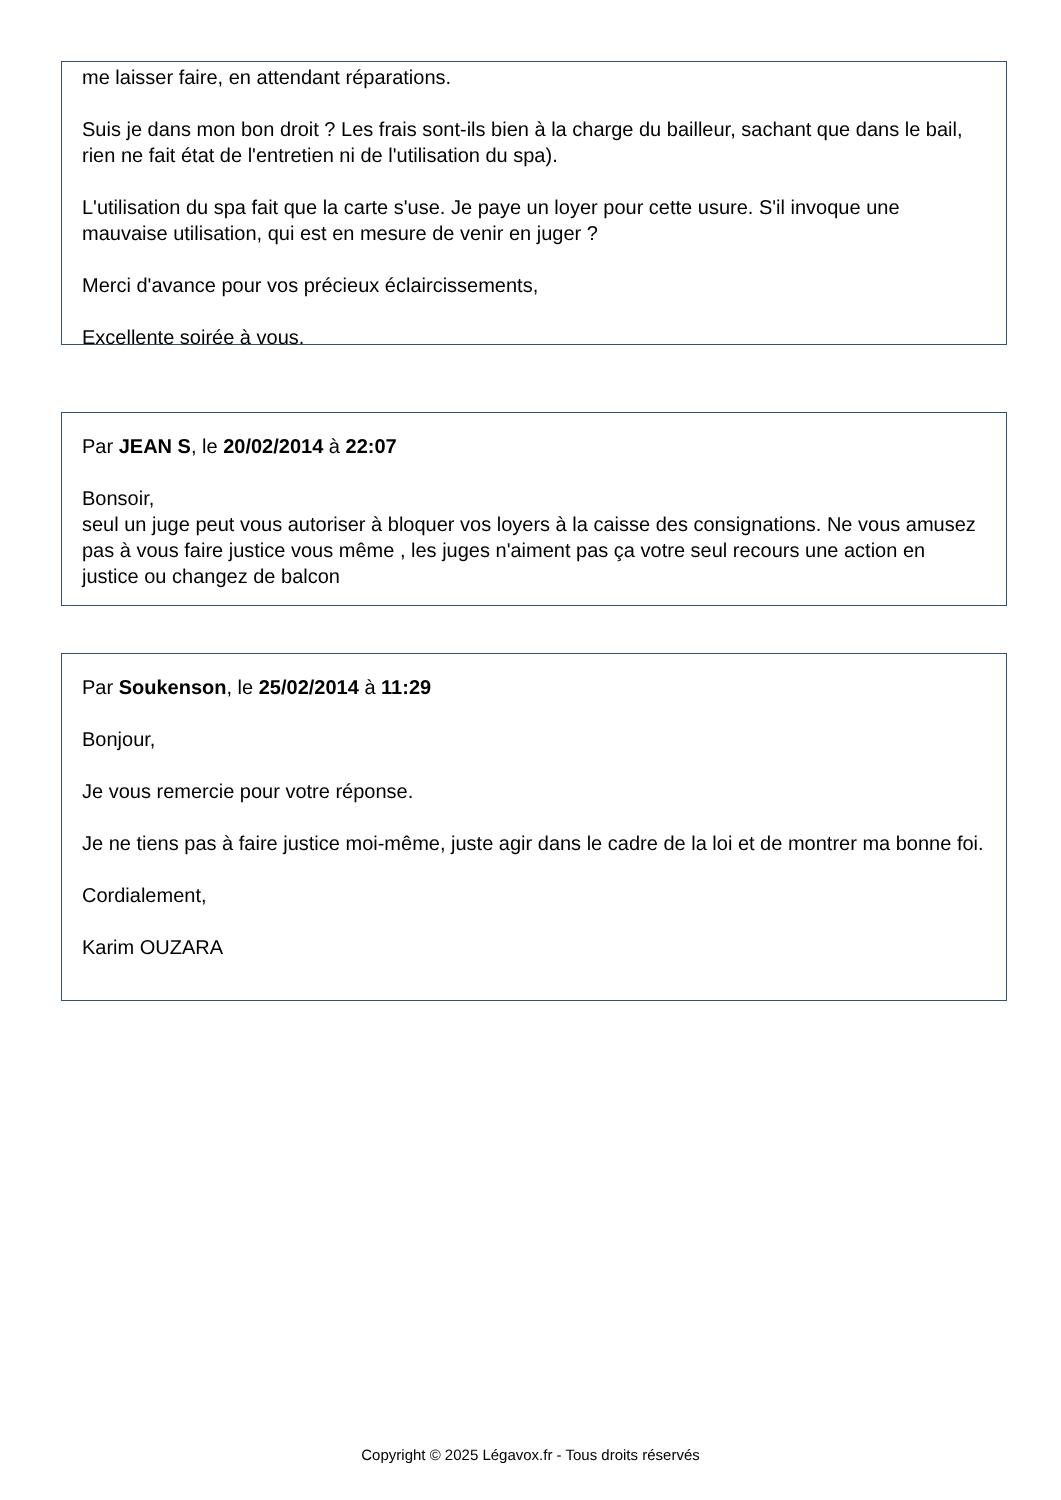me laisser faire, en attendant réparations.
Suis je dans mon bon droit ? Les frais sont-ils bien à la charge du bailleur, sachant que dans le bail, rien ne fait état de l'entretien ni de l'utilisation du spa).
L'utilisation du spa fait que la carte s'use. Je paye un loyer pour cette usure. S'il invoque une mauvaise utilisation, qui est en mesure de venir en juger ?
Merci d'avance pour vos précieux éclaircissements,
Excellente soirée à vous.
Par JEAN S, le 20/02/2014 à 22:07
Bonsoir,
seul un juge peut vous autoriser à bloquer vos loyers à la caisse des consignations. Ne vous amusez pas à vous faire justice vous même , les juges n'aiment pas ça votre seul recours une action en justice ou changez de balcon
Par Soukenson, le 25/02/2014 à 11:29
Bonjour,
Je vous remercie pour votre réponse.
Je ne tiens pas à faire justice moi-même, juste agir dans le cadre de la loi et de montrer ma bonne foi.
Cordialement,
Karim OUZARA
Copyright © 2025 Légavox.fr - Tous droits réservés